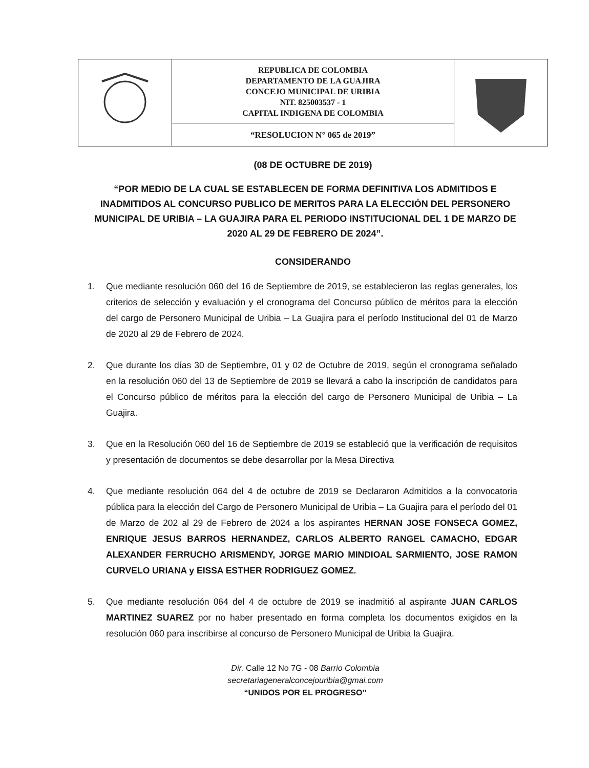| | REPUBLICA DE COLOMBIA DEPARTAMENTO DE LA GUAJIRA CONCEJO MUNICIPAL DE URIBIA NIT. 825003537 - 1 CAPITAL INDIGENA DE COLOMBIA | |
| | “RESOLUCION N° 065 de 2019” | |
(08 DE OCTUBRE DE 2019)
“POR MEDIO DE LA CUAL SE ESTABLECEN DE FORMA DEFINITIVA LOS ADMITIDOS E INADMITIDOS AL CONCURSO PUBLICO DE MERITOS PARA LA ELECCIÓN DEL PERSONERO MUNICIPAL DE URIBIA – LA GUAJIRA PARA EL PERIODO INSTITUCIONAL DEL 1 DE MARZO DE 2020 AL 29 DE FEBRERO DE 2024”.
CONSIDERANDO
1. Que mediante resolución 060 del 16 de Septiembre de 2019, se establecieron las reglas generales, los criterios de selección y evaluación y el cronograma del Concurso público de méritos para la elección del cargo de Personero Municipal de Uribia – La Guajira para el período Institucional del 01 de Marzo de 2020 al 29 de Febrero de 2024.
2. Que durante los días 30 de Septiembre, 01 y 02 de Octubre de 2019, según el cronograma señalado en la resolución 060 del 13 de Septiembre de 2019 se llevará a cabo la inscripción de candidatos para el Concurso público de méritos para la elección del cargo de Personero Municipal de Uribia – La Guajira.
3. Que en la Resolución 060 del 16 de Septiembre de 2019 se estableció que la verificación de requisitos y presentación de documentos se debe desarrollar por la Mesa Directiva
4. Que mediante resolución 064 del 4 de octubre de 2019 se Declararon Admitidos a la convocatoria pública para la elección del Cargo de Personero Municipal de Uribia – La Guajira para el período del 01 de Marzo de 202 al 29 de Febrero de 2024 a los aspirantes HERNAN JOSE FONSECA GOMEZ, ENRIQUE JESUS BARROS HERNANDEZ, CARLOS ALBERTO RANGEL CAMACHO, EDGAR ALEXANDER FERRUCHO ARISMENDY, JORGE MARIO MINDIOAL SARMIENTO, JOSE RAMON CURVELO URIANA y EISSA ESTHER RODRIGUEZ GOMEZ.
5. Que mediante resolución 064 del 4 de octubre de 2019 se inadmitió al aspirante JUAN CARLOS MARTINEZ SUAREZ por no haber presentado en forma completa los documentos exigidos en la resolución 060 para inscribirse al concurso de Personero Municipal de Uribia la Guajira.
Dir. Calle 12 No 7G - 08 Barrio Colombia
secretariageneralconcejouribia@gmai.com
“UNIDOS POR EL PROGRESO”